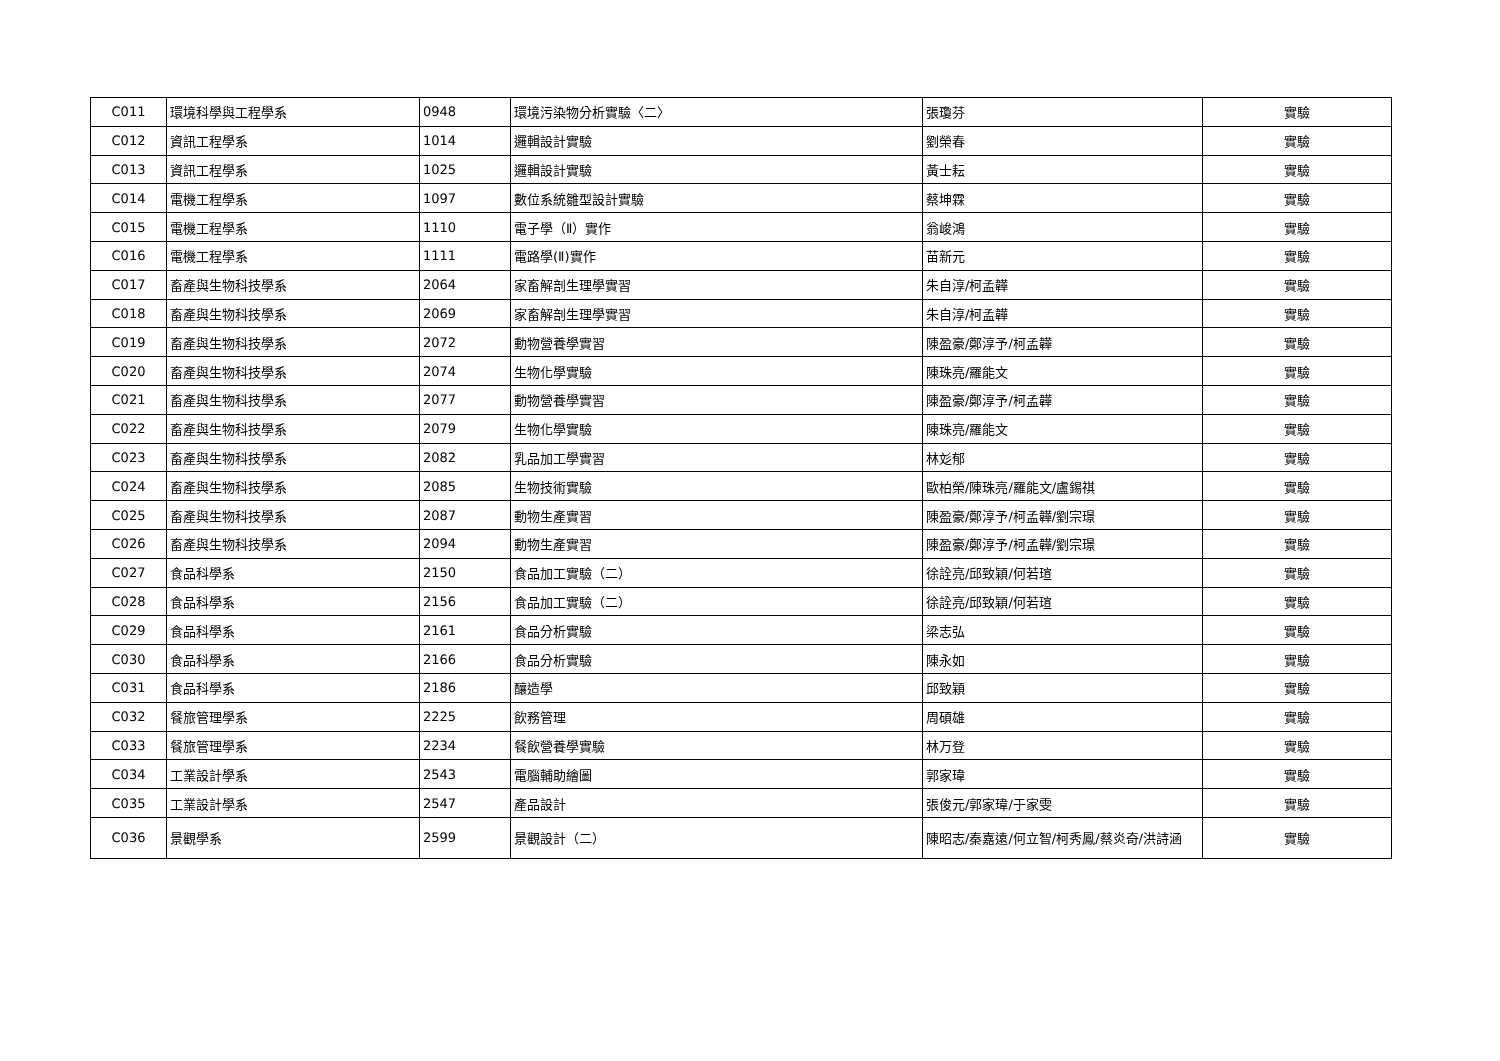| C011 | 環境科學與工程學系 | 0948 | 環境污染物分析實驗〈二〉 | 張瓊芬 | 實驗 |
| C012 | 資訊工程學系 | 1014 | 邏輯設計實驗 | 劉榮春 | 實驗 |
| C013 | 資訊工程學系 | 1025 | 邏輯設計實驗 | 黃士耘 | 實驗 |
| C014 | 電機工程學系 | 1097 | 數位系統雛型設計實驗 | 蔡坤霖 | 實驗 |
| C015 | 電機工程學系 | 1110 | 電子學（Ⅱ）實作 | 翁峻鴻 | 實驗 |
| C016 | 電機工程學系 | 1111 | 電路學(Ⅱ)實作 | 苗新元 | 實驗 |
| C017 | 畜產與生物科技學系 | 2064 | 家畜解剖生理學實習 | 朱自淳/柯孟韡 | 實驗 |
| C018 | 畜產與生物科技學系 | 2069 | 家畜解剖生理學實習 | 朱自淳/柯孟韡 | 實驗 |
| C019 | 畜產與生物科技學系 | 2072 | 動物營養學實習 | 陳盈豪/鄭淳予/柯孟韡 | 實驗 |
| C020 | 畜產與生物科技學系 | 2074 | 生物化學實驗 | 陳珠亮/羅能文 | 實驗 |
| C021 | 畜產與生物科技學系 | 2077 | 動物營養學實習 | 陳盈豪/鄭淳予/柯孟韡 | 實驗 |
| C022 | 畜產與生物科技學系 | 2079 | 生物化學實驗 | 陳珠亮/羅能文 | 實驗 |
| C023 | 畜產與生物科技學系 | 2082 | 乳品加工學實習 | 林彣郁 | 實驗 |
| C024 | 畜產與生物科技學系 | 2085 | 生物技術實驗 | 歐柏榮/陳珠亮/羅能文/盧錫祺 | 實驗 |
| C025 | 畜產與生物科技學系 | 2087 | 動物生產實習 | 陳盈豪/鄭淳予/柯孟韡/劉宗璟 | 實驗 |
| C026 | 畜產與生物科技學系 | 2094 | 動物生產實習 | 陳盈豪/鄭淳予/柯孟韡/劉宗璟 | 實驗 |
| C027 | 食品科學系 | 2150 | 食品加工實驗（二） | 徐詮亮/邱致穎/何若瑄 | 實驗 |
| C028 | 食品科學系 | 2156 | 食品加工實驗（二） | 徐詮亮/邱致穎/何若瑄 | 實驗 |
| C029 | 食品科學系 | 2161 | 食品分析實驗 | 梁志弘 | 實驗 |
| C030 | 食品科學系 | 2166 | 食品分析實驗 | 陳永如 | 實驗 |
| C031 | 食品科學系 | 2186 | 釀造學 | 邱致穎 | 實驗 |
| C032 | 餐旅管理學系 | 2225 | 飲務管理 | 周碩雄 | 實驗 |
| C033 | 餐旅管理學系 | 2234 | 餐飲營養學實驗 | 林万登 | 實驗 |
| C034 | 工業設計學系 | 2543 | 電腦輔助繪圖 | 郭家瑋 | 實驗 |
| C035 | 工業設計學系 | 2547 | 產品設計 | 張俊元/郭家瑋/于家雯 | 實驗 |
| C036 | 景觀學系 | 2599 | 景觀設計（二） | 陳昭志/秦嘉遠/何立智/柯秀鳳/蔡炎奇/洪詩涵 | 實驗 |